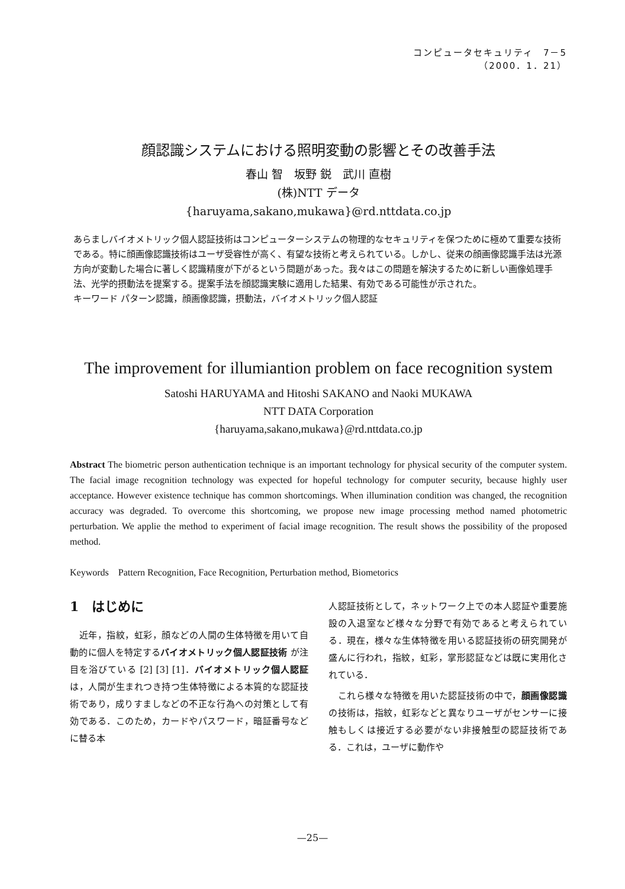コンピュータセキュリティ　7－5
（2000．1．21）
顔認識システムにおける照明変動の影響とその改善手法
春山 智　坂野 鋭　武川 直樹
(株)NTT データ
{haruyama,sakano,mukawa}@rd.nttdata.co.jp
あらましバイオメトリック個人認証技術はコンピューターシステムの物理的なセキュリティを保つために極めて重要な技術である。特に顔画像認識技術はユーザ受容性が高く、有望な技術と考えられている。しかし、従来の顔画像認識手法は光源方向が変動した場合に著しく認識精度が下がるという問題があった。我々はこの問題を解決するために新しい画像処理手法、光学的摂動法を提案する。提案手法を顔認識実験に適用した結果、有効である可能性が示された。
キーワード パターン認識，顔画像認識，摂動法，バイオメトリック個人認証
The improvement for illumiantion problem on face recognition system
Satoshi HARUYAMA and Hitoshi SAKANO and Naoki MUKAWA
NTT DATA Corporation
{haruyama,sakano,mukawa}@rd.nttdata.co.jp
Abstract The biometric person authentication technique is an important technology for physical security of the computer system. The facial image recognition technology was expected for hopeful technology for computer security, because highly user acceptance. However existence technique has common shortcomings. When illumination condition was changed, the recognition accuracy was degraded. To overcome this shortcoming, we propose new image processing method named photometric perturbation. We applie the method to experiment of facial image recognition. The result shows the possibility of the proposed method.
Keywords　Pattern Recognition, Face Recognition, Perturbation method, Biometorics
1　はじめに
　近年，指紋，虹彩，顔などの人間の生体特徴を用いて自動的に個人を特定するバイオメトリック個人認証技術 が注目を浴びている [2] [3] [1]．バイオメトリック個人認証 は，人間が生まれつき持つ生体特徴による本質的な認証技術であり，成りすましなどの不正な行為への対策として有効である．このため，カードやパスワード，暗証番号などに替る本
人認証技術として，ネットワーク上での本人認証や重要施設の入退室など様々な分野で有効であると考えられている．現在，様々な生体特徴を用いる認証技術の研究開発が盛んに行われ，指紋，虹彩，掌形認証などは既に実用化されている．
　これら様々な特徴を用いた認証技術の中で，顔画像認識 の技術は，指紋，虹彩などと異なりユーザがセンサーに接触もしくは接近する必要がない非接触型の認証技術である．これは，ユーザに動作や
—25—